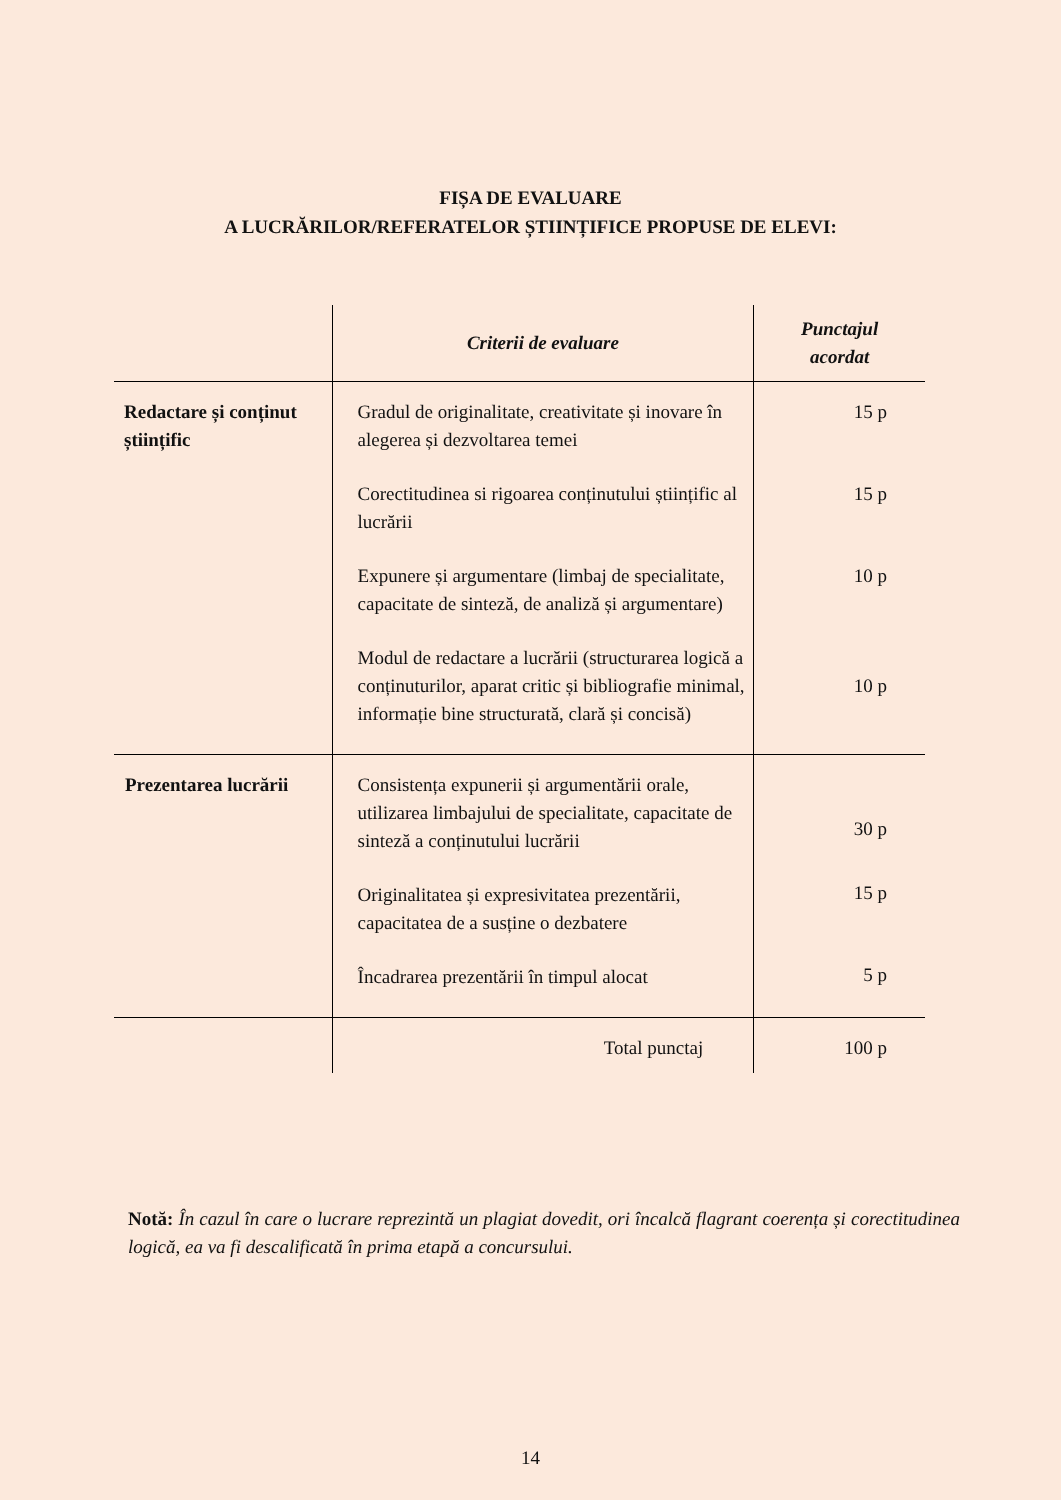FIȘA DE EVALUARE
A LUCRĂRILOR/REFERATELOR ȘTIINȚIFICE PROPUSE DE ELEVI:
| | Criterii de evaluare | Punctajul acordat |
| --- | --- | --- |
| Redactare și conținut științific | Gradul de originalitate, creativitate și inovare în alegerea și dezvoltarea temei Corectitudinea si rigoarea conținutului științific al lucrării Expunere și argumentare (limbaj de specialitate, capacitate de sinteză, de analiză și argumentare) Modul de redactare a lucrării (structurarea logică a conținuturilor, aparat critic și bibliografie minimal, informație bine structurată, clară și concisă) | 15 p 15 p 10 p 10 p |
| Prezentarea lucrării | Consistența expunerii și argumentării orale, utilizarea limbajului de specialitate, capacitate de sinteză a conținutului lucrării Originalitatea și expresivitatea prezentării, capacitatea de a susține o dezbatere Încadrarea prezentării în timpul alocat | 30 p 15 p 5 p |
| | Total punctaj | 100 p |
Notă: În cazul în care o lucrare reprezintă un plagiat dovedit, ori încalcă flagrant coerența și corectitudinea logică, ea va fi descalificată în prima etapă a concursului.
14